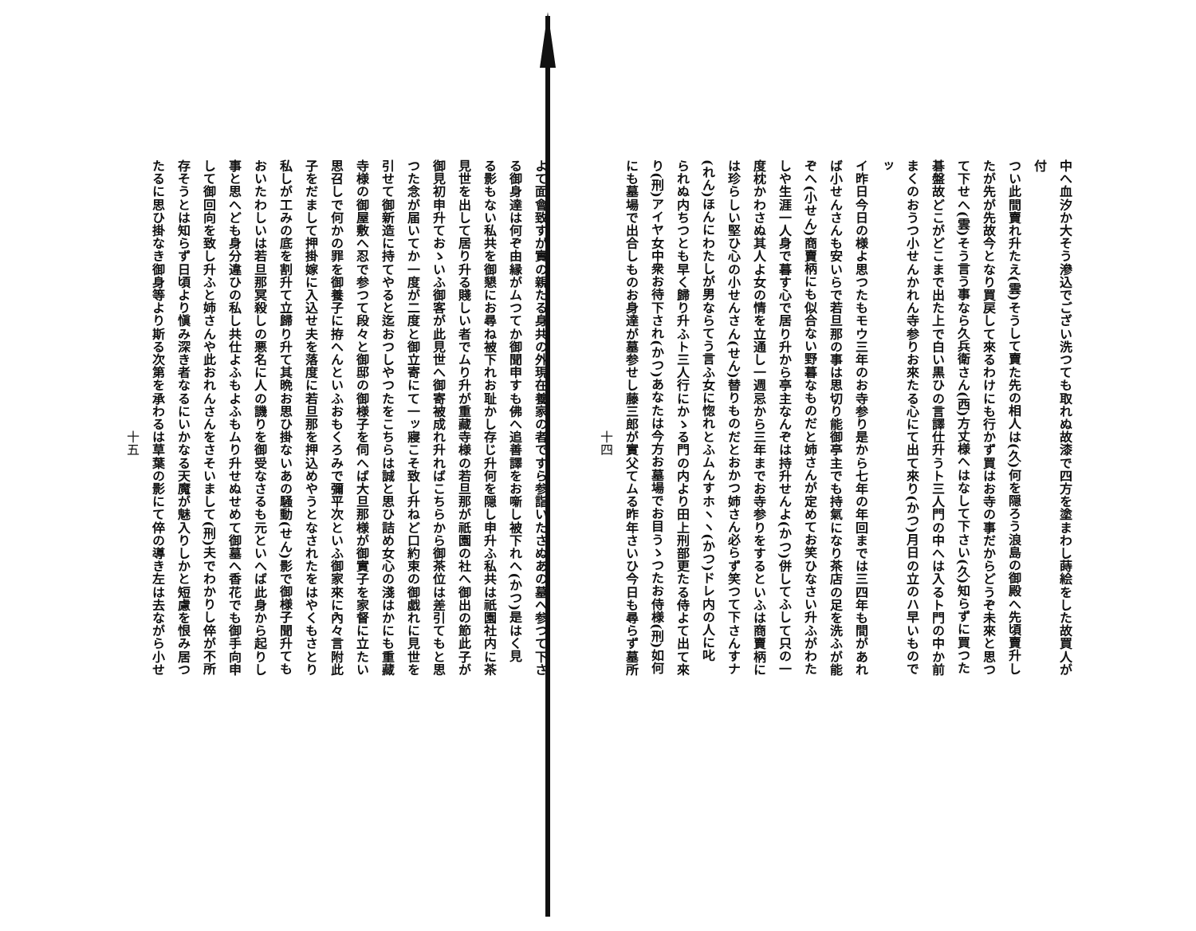中へ血汐か大そう滲込でござい洗つても取れぬ故漆で四方を塗まわし蒔絵をした故買人が付
つい此間賣れ升たえ(雲)そうして賣た先の相人は(久)何を隠ろう浪島の御殿へ先頃賣升し
たが先が先故今となり買戻して來るわけにも行かず買はお寺の事だからどうぞ未來と思つ
て下せへ(雲)そう言う事なら久兵衛さん(西)方丈様へはなして下さい(久)知らずに買つた
碁盤故どこがどこまで出た上で白い黒ひの言譯仕升うト三人門の中へは入るト門の中か前
まくのおうつ小せんかれん寺参りお來たる心にて出て來り(かつ)月日の立のハ早いものでッ
イ昨日今日の様よ思つたもモウ三年のお寺参り是から七年の年回までは三四年も間があれ
ば小せんさんも安いらで若旦那の事は思切り能御亭主でも持氣になり茶店の足を洗ふが能
ぞへ(小せん)商賣柄にも似合ない野暮なものだと姉さんが定めてお笑ひなさい升ふがわた
しや生涯一人身で暮す心で居り升から亭主なんぞは持升せんよ(かつ)併してふして只の一
度枕かわさぬ其人よ女の情を立通し一週忌から三年までお寺参りをするといふは商賣柄に
は珍らしい堅ひ心の小せんさん(せん)替りものだとおかつ姉さん必らず笑つて下さんすナ
(れん)ほんにわたしが男ならてう言ふ女に惚れとふムんすホヽヽ(かつ)ドレ内の人に叱
られぬ内ちつとも早く歸り升ふト三人行にかゝる門の内より田上刑部更たる侍よて出て來
り(刑)アイヤ女中衆お待下され(かつ)あなたは今方お墓場でお目うゝつたお侍様(刑)如何
にも墓場で出合しものお身達が墓参せし藤三郎が實父てムる昨年さいひ今日も尋らず墓所
十四
よて面會致すが實の親たる身共の外現在養家の者ですら参詣いたさぬあの墓へ参つて下さ
る御身達は何ぞ由縁がムつてか御聞申すも佛へ追善譯をお噺し被下れへ(かつ)是はく見
る影もない私共を御懇にお尋ね被下れお耻かし存じ升何を隠し申升ふ私共は祇園社内に茶
見世を出して居り升る賤しい者でムり升が重藏寺様の若旦那が祇園の社へ御出の節此子が
御見初申升ておゝいふ御客が此見世へ御寄被成れ升ればこちらから御茶位は差引てもと思
つた念が届いてか一度が二度と御立寄にて一ッ寢こそ致し升ねど口約束の御戯れに見世を
引せて御新造に持てやると迄おつしやつたをこちらは誠と思ひ詰め女心の淺はかにも重藏
寺様の御屋敷へ忍で参つて段々と御邸の御様子を伺へば大旦那様が御實子を家督に立たい
思召しで何かの罪を御養子に拵へんといふおもくろみで彌平次といふ御家來に內々言附此
子をだまして押掛嫁に入込せ夫を落度に若旦那を押込めやうとなされたをはやくもさとり
私しが工みの底を割升て立歸り升て其晩お思ひ掛ないあの騒動(せん)影で御様子聞升ても
おいたわしいは若旦那冥殺しの悪名に人の譏りを御受なさるも元といへば此身から起りし
事と思へども身分違ひの私し共仕よふもよふもムり升せぬせめて御墓へ香花でも御手向申
して御回向を致し升ふと姉さんや此おれんさんをさそいまして(刑)夫でわかりし倅が不所
存そうとは知らず日頃より愼み深き者なるにいかなる天魔が魅入りしかと短慮を恨み居つ
たるに思ひ掛なき御身等より斯る次第を承わるは草葉の影にて倅の導き左は去ながら小せ
十五